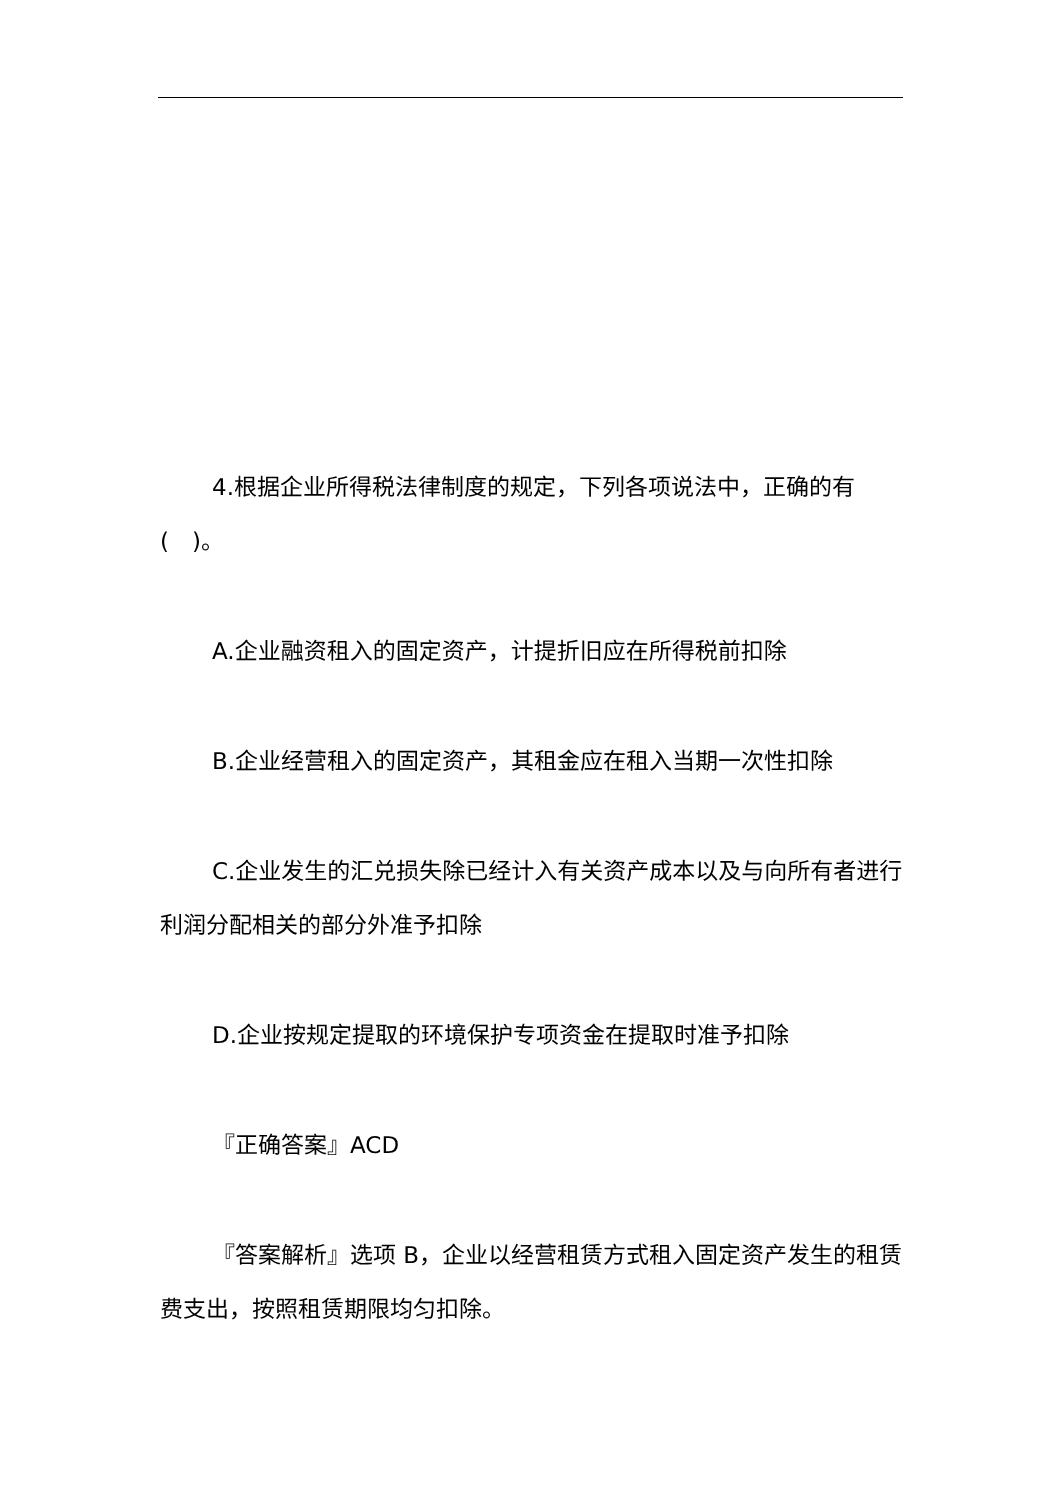4.根据企业所得税法律制度的规定，下列各项说法中，正确的有(　)。
A.企业融资租入的固定资产，计提折旧应在所得税前扣除
B.企业经营租入的固定资产，其租金应在租入当期一次性扣除
C.企业发生的汇兑损失除已经计入有关资产成本以及与向所有者进行利润分配相关的部分外准予扣除
D.企业按规定提取的环境保护专项资金在提取时准予扣除
『正确答案』ACD
『答案解析』选项 B，企业以经营租赁方式租入固定资产发生的租赁费支出，按照租赁期限均匀扣除。